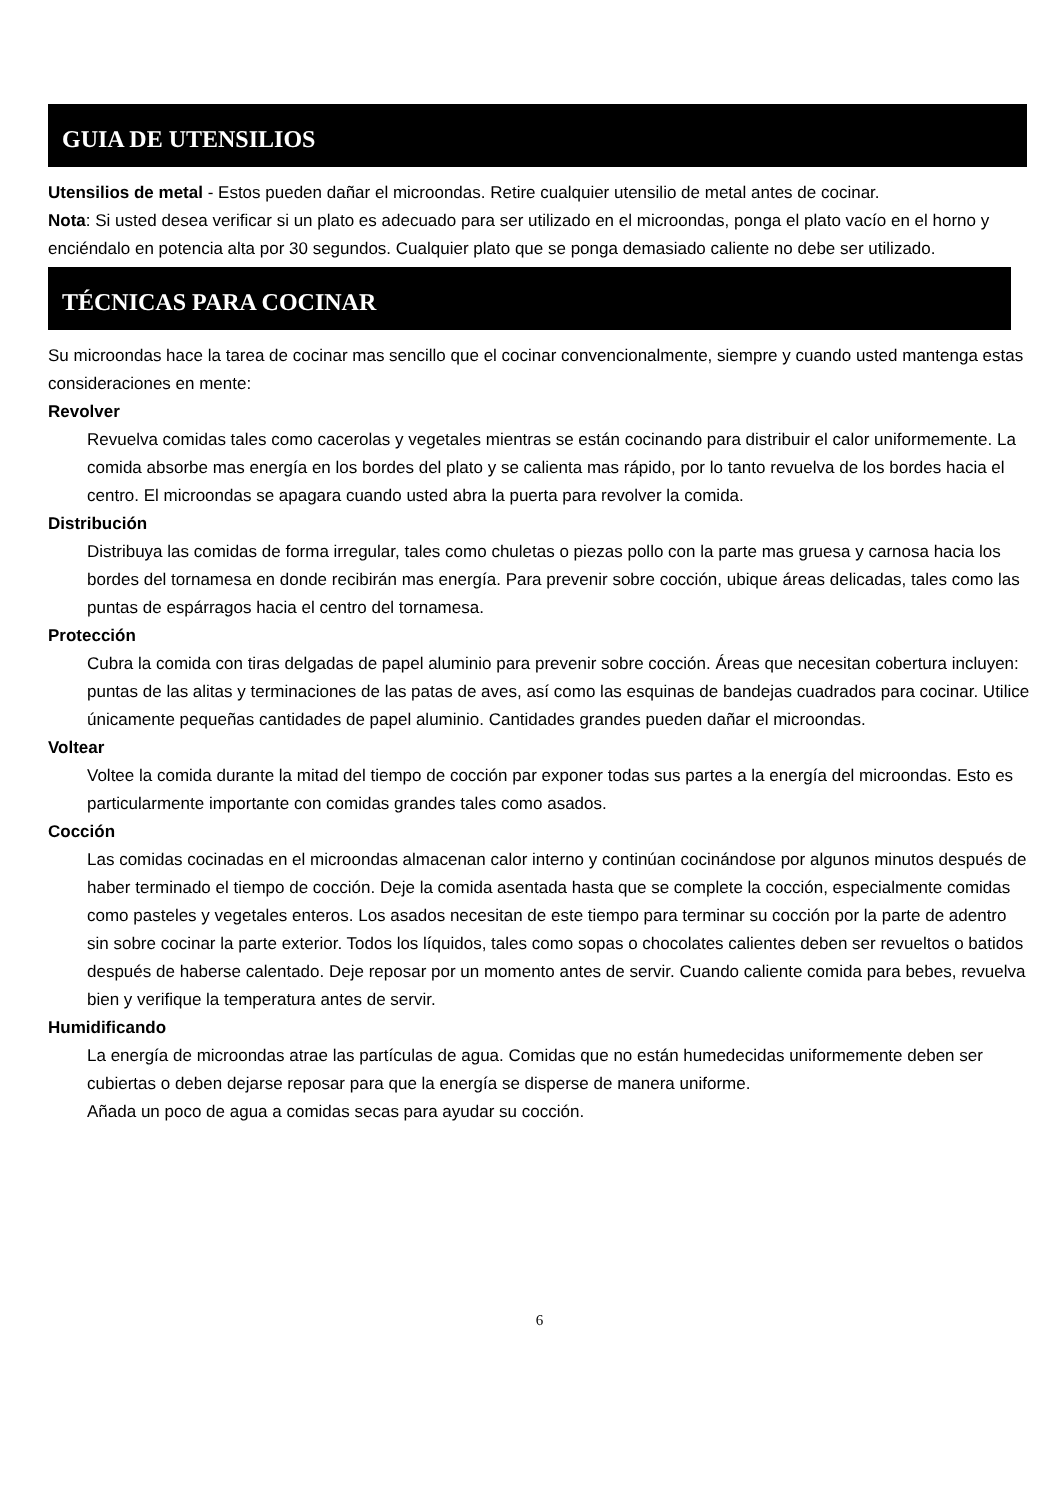GUIA DE UTENSILIOS
Utensilios de metal - Estos pueden dañar el microondas. Retire cualquier utensilio de metal antes de cocinar.
Nota: Si usted desea verificar si un plato es adecuado para ser utilizado en el microondas, ponga el plato vacío en el horno y enciéndalo en potencia alta por 30 segundos. Cualquier plato que se ponga demasiado caliente no debe ser utilizado.
TÉCNICAS PARA COCINAR
Su microondas hace la tarea de cocinar mas sencillo que el cocinar convencionalmente, siempre y cuando usted mantenga estas consideraciones en mente:
Revolver
Revuelva comidas tales como cacerolas y vegetales mientras se están cocinando para distribuir el calor uniformemente. La comida absorbe mas energía en los bordes del plato y se calienta mas rápido, por lo tanto revuelva de los bordes hacia el centro. El microondas se apagara cuando usted abra la puerta para revolver la comida.
Distribución
Distribuya las comidas de forma irregular, tales como chuletas o piezas pollo con la parte mas gruesa y carnosa hacia los bordes del tornamesa en donde recibirán mas energía. Para prevenir sobre cocción, ubique áreas delicadas, tales como las puntas de espárragos hacia el centro del tornamesa.
Protección
Cubra la comida con tiras delgadas de papel aluminio para prevenir sobre cocción. Áreas que necesitan cobertura incluyen: puntas de las alitas y terminaciones de las patas de aves, así como las esquinas de bandejas cuadrados para cocinar. Utilice únicamente pequeñas cantidades de papel aluminio. Cantidades grandes pueden dañar el microondas.
Voltear
Voltee la comida durante la mitad del tiempo de cocción par exponer todas sus partes a la energía del microondas. Esto es particularmente importante con comidas grandes tales como asados.
Cocción
Las comidas cocinadas en el microondas almacenan calor interno y continúan cocinándose por algunos minutos después de haber terminado el tiempo de cocción. Deje la comida asentada hasta que se complete la cocción, especialmente comidas como pasteles y vegetales enteros. Los asados necesitan de este tiempo para terminar su cocción por la parte de adentro sin sobre cocinar la parte exterior. Todos los líquidos, tales como sopas o chocolates calientes deben ser revueltos o batidos después de haberse calentado. Deje reposar por un momento antes de servir. Cuando caliente comida para bebes, revuelva bien y verifique la temperatura antes de servir.
Humidificando
La energía de microondas atrae las partículas de agua. Comidas que no están humedecidas uniformemente deben ser cubiertas o deben dejarse reposar para que la energía se disperse de manera uniforme.
Añada un poco de agua a comidas secas para ayudar su cocción.
6